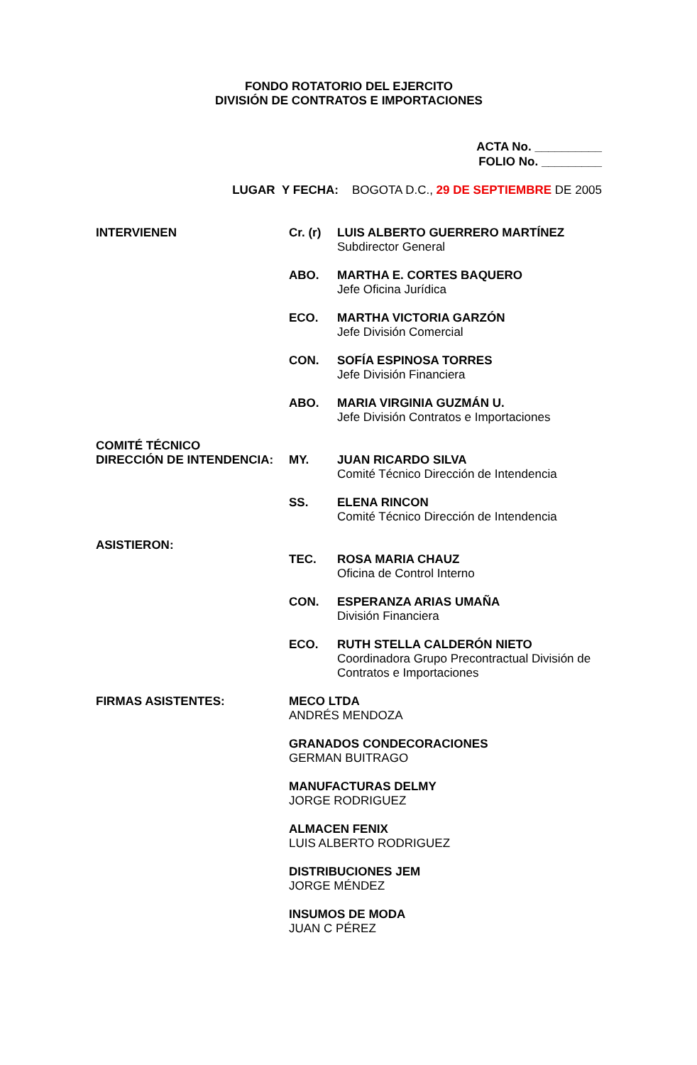FONDO ROTATORIO DEL EJERCITO
DIVISIÓN DE CONTRATOS E IMPORTACIONES
ACTA No. __________
FOLIO No. _________
LUGAR Y FECHA: BOGOTA D.C., 29 DE SEPTIEMBRE DE 2005
| INTERVIENEN | Cr. (r) | LUIS ALBERTO GUERRERO MARTÍNEZ Subdirector General |
| | ABO. | MARTHA E. CORTES BAQUERO Jefe Oficina Jurídica |
| | ECO. | MARTHA VICTORIA GARZÓN Jefe División Comercial |
| | CON. | SOFÍA ESPINOSA TORRES Jefe División Financiera |
| | ABO. | MARIA VIRGINIA GUZMÁN U. Jefe División Contratos e Importaciones |
| COMITÉ TÉCNICO DIRECCIÓN DE INTENDENCIA: | MY. | JUAN RICARDO SILVA Comité Técnico Dirección de Intendencia |
| | SS. | ELENA RINCON Comité Técnico Dirección de Intendencia |
| ASISTIERON: | TEC. | ROSA MARIA CHAUZ Oficina de Control Interno |
| | CON. | ESPERANZA ARIAS UMAÑA División Financiera |
| | ECO. | RUTH STELLA CALDERÓN NIETO Coordinadora Grupo Precontractual División de Contratos e Importaciones |
| FIRMAS ASISTENTES: | MECO LTDA ANDRÉS MENDOZA | |
| | GRANADOS CONDECORACIONES GERMAN BUITRAGO | |
| | MANUFACTURAS DELMY JORGE RODRIGUEZ | |
| | ALMACEN FENIX LUIS ALBERTO RODRIGUEZ | |
| | DISTRIBUCIONES JEM JORGE MÉNDEZ | |
| | INSUMOS DE MODA JUAN C PÉREZ | |